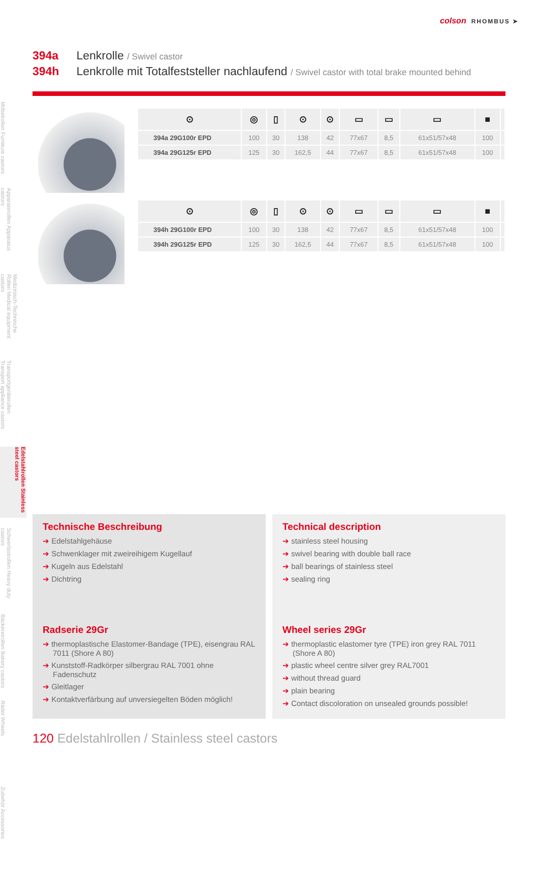colson RHOMBUS ➤
394a Lenkrolle / Swivel castor
394h Lenkrolle mit Totalfeststeller nachlaufend / Swivel castor with total brake mounted behind
Möbelrollen Furniture castors
Apparaterollen Apparatus castors
Medizinisch-Technische Rollen Medical equipment castors
Transportgeräterollen Transport appliance castors
Edelstahlrollen Stainless steel castors
Schwerlastrollen Heavy duty castors
Bäckereirollen Bakery castors
Räder Wheels
Zubehör Accessories
| ⊙ | ◎ | ▯ | ⊙ | ⊙ | ▭ | ▭ | ▭ | ■ | |
| --- | --- | --- | --- | --- | --- | --- | --- | --- | --- |
| 394a 29G100r EPD | 100 | 30 | 138 | 42 | 77x67 | 8,5 | 61x51/57x48 | 100 | |
| 394a 29G125r EPD | 125 | 30 | 162,5 | 44 | 77x67 | 8,5 | 61x51/57x48 | 100 | |
| ⊙ | ◎ | ▯ | ⊙ | ⊙ | ▭ | ▭ | ▭ | ■ | |
| --- | --- | --- | --- | --- | --- | --- | --- | --- | --- |
| 394h 29G100r EPD | 100 | 30 | 138 | 42 | 77x67 | 8,5 | 61x51/57x48 | 100 | |
| 394h 29G125r EPD | 125 | 30 | 162,5 | 44 | 77x67 | 8,5 | 61x51/57x48 | 100 | |
Technische Beschreibung
➔ Edelstahlgehäuse
➔ Schwenklager mit zweireihigem Kugellauf
➔ Kugeln aus Edelstahl
➔ Dichtring
Radserie 29Gr
➔ thermoplastische Elastomer-Bandage (TPE), eisengrau RAL 7011 (Shore A 80)
➔ Kunststoff-Radkörper silbergrau RAL 7001 ohne Fadenschutz
➔ Gleitlager
➔ Kontaktverfärbung auf unversiegelten Böden möglich!
Technical description
➔ stainless steel housing
➔ swivel bearing with double ball race
➔ ball bearings of stainless steel
➔ sealing ring
Wheel series 29Gr
➔ thermoplastic elastomer tyre (TPE) iron grey RAL 7011 (Shore A 80)
➔ plastic wheel centre silver grey RAL7001
➔ without thread guard
➔ plain bearing
➔ Contact discoloration on unsealed grounds possible!
120 Edelstahlrollen / Stainless steel castors